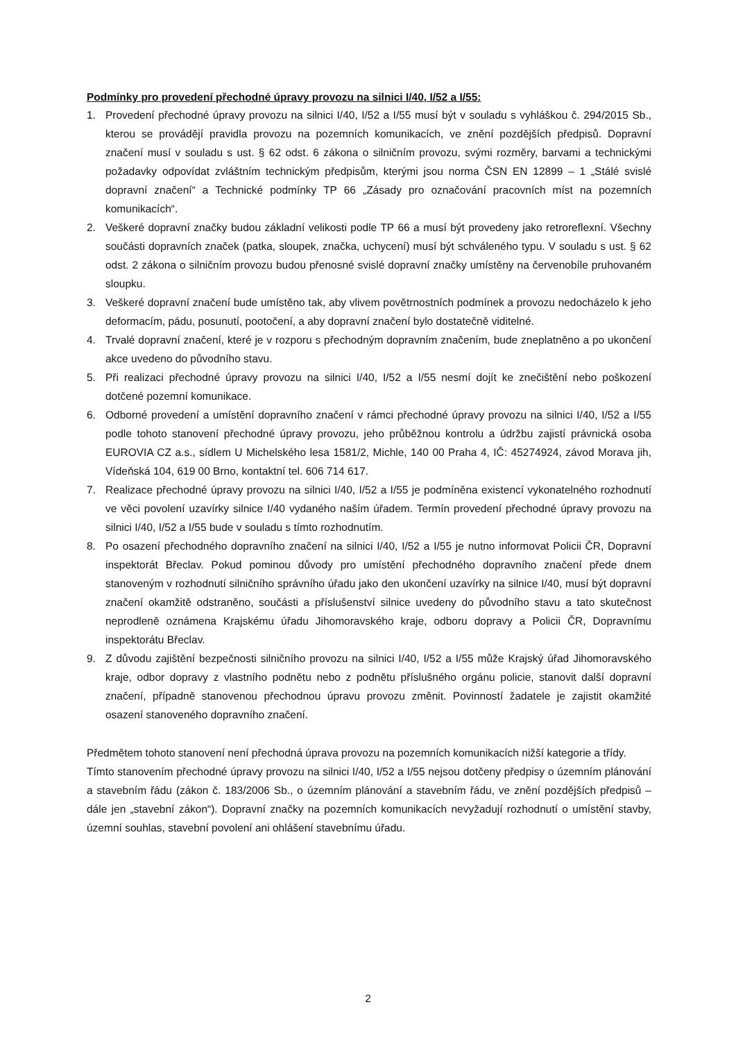Podmínky pro provedení přechodné úpravy provozu na silnici I/40, I/52 a I/55:
1. Provedení přechodné úpravy provozu na silnici I/40, I/52 a I/55 musí být v souladu s vyhláškou č. 294/2015 Sb., kterou se provádějí pravidla provozu na pozemních komunikacích, ve znění pozdějších předpisů. Dopravní značení musí v souladu s ust. § 62 odst. 6 zákona o silničním provozu, svými rozměry, barvami a technickými požadavky odpovídat zvláštním technickým předpisům, kterými jsou norma ČSN EN 12899 – 1 „Stálé svislé dopravní značení“ a Technické podmínky TP 66 „Zásady pro označování pracovních míst na pozemních komunikacích“.
2. Veškeré dopravní značky budou základní velikosti podle TP 66 a musí být provedeny jako retroreflexní. Všechny součásti dopravních značek (patka, sloupek, značka, uchycení) musí být schváleného typu. V souladu s ust. § 62 odst. 2 zákona o silničním provozu budou přenosné svislé dopravní značky umístěny na červenobíle pruhovaném sloupku.
3. Veškeré dopravní značení bude umístěno tak, aby vlivem povětrnostních podmínek a provozu nedocházelo k jeho deformacím, pádu, posunutí, pootočení, a aby dopravní značení bylo dostatečně viditelné.
4. Trvalé dopravní značení, které je v rozporu s přechodným dopravním značením, bude zneplatněno a po ukončení akce uvedeno do původního stavu.
5. Při realizaci přechodné úpravy provozu na silnici I/40, I/52 a I/55 nesmí dojít ke znečištění nebo poškození dotčené pozemní komunikace.
6. Odborné provedení a umístění dopravního značení v rámci přechodné úpravy provozu na silnici I/40, I/52 a I/55 podle tohoto stanovení přechodné úpravy provozu, jeho průběžnou kontrolu a údržbu zajistí právnická osoba EUROVIA CZ a.s., sídlem U Michelského lesa 1581/2, Michle, 140 00 Praha 4, IČ: 45274924, závod Morava jih, Vídeňská 104, 619 00 Brno, kontaktní tel. 606 714 617.
7. Realizace přechodné úpravy provozu na silnici I/40, I/52 a I/55 je podmíněna existencí vykonatelného rozhodnutí ve věci povolení uzavírky silnice I/40 vydaného naším úřadem. Termín provedení přechodné úpravy provozu na silnici I/40, I/52 a I/55 bude v souladu s tímto rozhodnutím.
8. Po osazení přechodného dopravního značení na silnici I/40, I/52 a I/55 je nutno informovat Policii ČR, Dopravní inspektorát Břeclav. Pokud pominou důvody pro umístění přechodného dopravního značení přede dnem stanoveným v rozhodnutí silničního správního úřadu jako den ukončení uzavírky na silnice I/40, musí být dopravní značení okamžitě odstraněno, součásti a příslušenství silnice uvedeny do původního stavu a tato skutečnost neprodleně oznámena Krajskému úřadu Jihomoravského kraje, odboru dopravy a Policii ČR, Dopravnímu inspektorátu Břeclav.
9. Z důvodu zajištění bezpečnosti silničního provozu na silnici I/40, I/52 a I/55 může Krajský úřad Jihomoravského kraje, odbor dopravy z vlastního podnětu nebo z podnětu příslušného orgánu policie, stanovit další dopravní značení, případně stanovenou přechodnou úpravu provozu změnit. Povinností žadatele je zajistit okamžité osazení stanoveného dopravního značení.
Předmětem tohoto stanovení není přechodná úprava provozu na pozemních komunikacích nižší kategorie a třídy.
Tímto stanovením přechodné úpravy provozu na silnici I/40, I/52 a I/55 nejsou dotčeny předpisy o územním plánování a stavebním řádu (zákon č. 183/2006 Sb., o územním plánování a stavebním řádu, ve znění pozdějších předpisů – dále jen „stavební zákon“). Dopravní značky na pozemních komunikacích nevyžadují rozhodnutí o umístění stavby, územní souhlas, stavební povolení ani ohlášení stavebnímu úřadu.
2